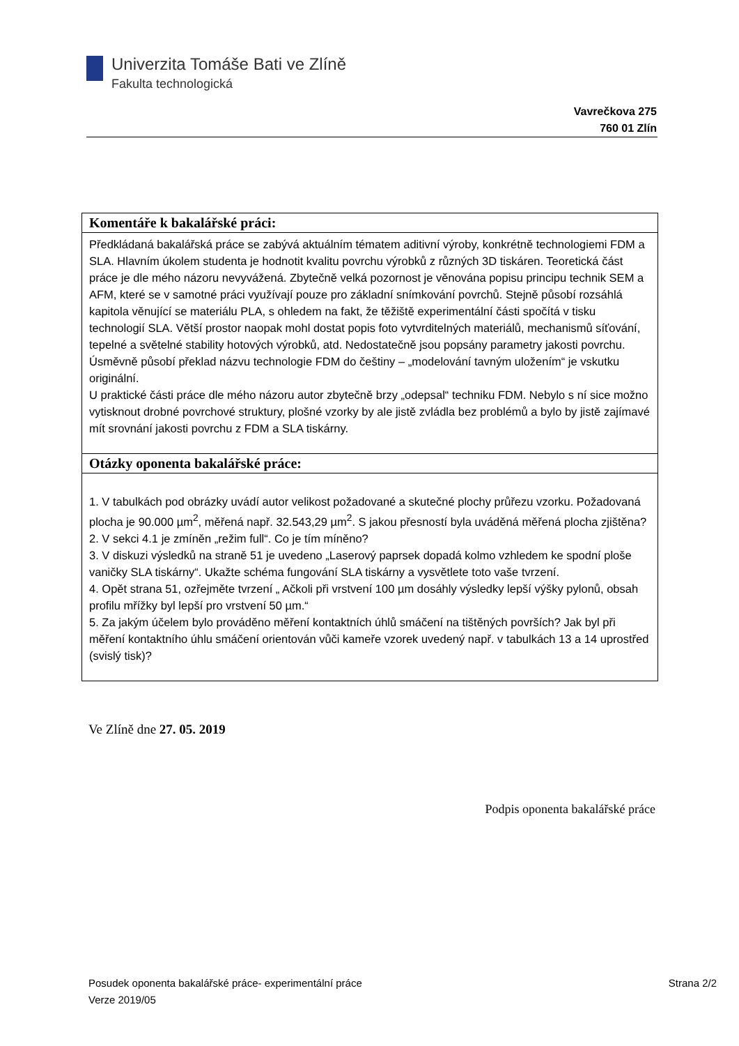Univerzita Tomáše Bati ve Zlíně
Fakulta technologická
Vavrečkova 275
760 01 Zlín
| Komentáře k bakalářské práci: |
| --- |
| Předkládaná bakalářská práce se zabývá aktuálním tématem aditivní výroby, konkrétně technologiemi FDM a SLA. Hlavním úkolem studenta je hodnotit kvalitu povrchu výrobků z různých 3D tiskáren. Teoretická část práce je dle mého názoru nevyvážená. Zbytečně velká pozornost je věnována popisu principu technik SEM a AFM, které se v samotné práci využívají pouze pro základní snímkování povrchů. Stejně působí rozsáhlá kapitola věnující se materiálu PLA, s ohledem na fakt, že těžiště experimentální části spočítá v tisku technologií SLA. Větší prostor naopak mohl dostat popis foto vytvrditelných materiálů, mechanismů síťování, tepelné a světelné stability hotových výrobků, atd. Nedostatečně jsou popsány parametry jakosti povrchu. Úsměvně působí překlad názvu technologie FDM do češtiny – „modelování tavným uložením“ je vskutku originální. U praktické části práce dle mého názoru autor zbytečně brzy „odepsal“ techniku FDM. Nebylo s ní sice možno vytisknout drobné povrchové struktury, plošné vzorky by ale jistě zvládla bez problémů a bylo by jistě zajímavé mít srovnání jakosti povrchu z FDM a SLA tiskárny. |
| Otázky oponenta bakalářské práce: |
| 1. V tabulkách pod obrázky uvádí autor velikost požadované a skutečné plochy průřezu vzorku. Požadovaná plocha je 90.000 µm<sup>2</sup>, měřená např. 32.543,29 µm<sup>2</sup>. S jakou přesností byla uváděná měřená plocha zjištěna? 2. V sekci 4.1 je zmíněn „režim full“. Co je tím míněno? 3. V diskuzi výsledků na straně 51 je uvedeno „Laserový paprsek dopadá kolmo vzhledem ke spodní ploše vaničky SLA tiskárny“. Ukažte schéma fungování SLA tiskárny a vysvětlete toto vaše tvrzení. 4. Opět strana 51, ozřejměte tvrzení „ Ačkoli při vrstvení 100 µm dosáhly výsledky lepší výšky pylonů, obsah profilu mřížky byl lepší pro vrstvení 50 µm.“ 5. Za jakým účelem bylo prováděno měření kontaktních úhlů smáčení na tištěných površích? Jak byl při měření kontaktního úhlu smáčení orientován vůči kameře vzorek uvedený např. v tabulkách 13 a 14 uprostřed (svislý tisk)? |
Ve Zlíně dne 27. 05. 2019
Podpis oponenta bakalářské práce
Posudek oponenta bakalářské práce- experimentální práce
Verze 2019/05
Strana 2/2